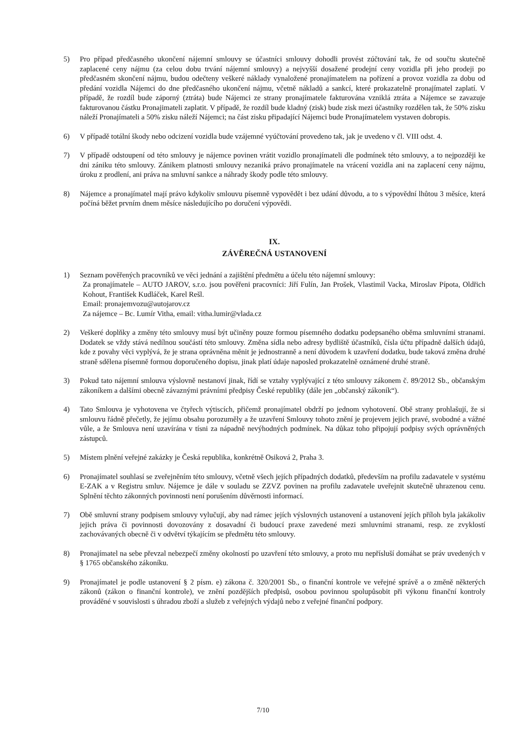5) Pro případ předčasného ukončení nájemní smlouvy se účastníci smlouvy dohodli provést zúčtování tak, že od součtu skutečně zaplacené ceny nájmu (za celou dobu trvání nájemní smlouvy) a nejvyšší dosažené prodejní ceny vozidla při jeho prodeji po předčasném skončení nájmu, budou odečteny veškeré náklady vynaložené pronajímatelem na pořízení a provoz vozidla za dobu od předání vozidla Nájemci do dne předčasného ukončení nájmu, včetně nákladů a sankcí, které prokazatelně pronajímatel zaplatí. V případě, že rozdíl bude záporný (ztráta) bude Nájemci ze strany pronajímatele fakturována vzniklá ztráta a Nájemce se zavazuje fakturovanou částku Pronajimateli zaplatit. V případě, že rozdíl bude kladný (zisk) bude zisk mezi účastníky rozdělen tak, že 50% zisku náleží Pronajímateli a 50% zisku náleží Nájemci; na část zisku připadající Nájemci bude Pronajímatelem vystaven dobropis.
6) V případě totální škody nebo odcizení vozidla bude vzájemné vyúčtování provedeno tak, jak je uvedeno v čl. VIII odst. 4.
7) V případě odstoupení od této smlouvy je nájemce povinen vrátit vozidlo pronajímateli dle podmínek této smlouvy, a to nejpozději ke dni zániku této smlouvy. Zánikem platnosti smlouvy nezaniká právo pronajímatele na vrácení vozidla ani na zaplacení ceny nájmu, úroku z prodlení, ani práva na smluvní sankce a náhrady škody podle této smlouvy.
8) Nájemce a pronajímatel mají právo kdykoliv smlouvu písemně vypovědět i bez udání důvodu, a to s výpovědní lhůtou 3 měsíce, která počíná běžet prvním dnem měsíce následujícího po doručení výpovědi.
IX.
ZÁVĚREČNÁ USTANOVENÍ
1) Seznam pověřených pracovníků ve věci jednání a zajištění předmětu a účelu této nájemní smlouvy:
Za pronajímatele – AUTO JAROV, s.r.o. jsou pověřeni pracovníci: Jiří Fulín, Jan Prošek, Vlastimil Vacka, Miroslav Pípota, Oldřich Kohout, František Kudláček, Karel Rešl.
Email: pronajemvozu@autojarov.cz
Za nájemce – Bc. Lumír Vitha, email: vitha.lumir@vlada.cz
2) Veškeré doplňky a změny této smlouvy musí být učiněny pouze formou písemného dodatku podepsaného oběma smluvními stranami. Dodatek se vždy stává nedílnou součástí této smlouvy. Změna sídla nebo adresy bydliště účastníků, čísla účtu případně dalších údajů, kde z povahy věci vyplývá, že je strana oprávněna měnit je jednostranně a není důvodem k uzavření dodatku, bude taková změna druhé straně sdělena písemně formou doporučeného dopisu, jinak platí údaje naposled prokazatelně oznámené druhé straně.
3) Pokud tato nájemní smlouva výslovně nestanoví jinak, řídí se vztahy vyplývající z této smlouvy zákonem č. 89/2012 Sb., občanským zákoníkem a dalšími obecně závaznými právními předpisy České republiky (dále jen „občanský zákoník“).
4) Tato Smlouva je vyhotovena ve čtyřech výtiscích, přičemž pronajímatel obdrží po jednom vyhotovení. Obě strany prohlašují, že si smlouvu řádně přečetly, že jejímu obsahu porozuměly a že uzavření Smlouvy tohoto znění je projevem jejich pravé, svobodné a vážné vůle, a že Smlouva není uzavírána v tísni za nápadně nevýhodných podmínek. Na důkaz toho připojují podpisy svých oprávněných zástupců.
5) Místem plnění veřejné zakázky je Česká republika, konkrétně Osiková 2, Praha 3.
6) Pronajímatel souhlasí se zveřejněním této smlouvy, včetně všech jejích případných dodatků, především na profilu zadavatele v systému E-ZAK a v Registru smluv. Nájemce je dále v souladu se ZZVZ povinen na profilu zadavatele uveřejnit skutečně uhrazenou cenu. Splnění těchto zákonných povinnosti není porušením důvěrnosti informací.
7) Obě smluvní strany podpisem smlouvy vylučují, aby nad rámec jejích výslovných ustanovení a ustanovení jejích příloh byla jakákoliv jejich práva či povinnosti dovozovány z dosavadní či budoucí praxe zavedené mezi smluvními stranami, resp. ze zvyklostí zachovávaných obecně či v odvětví týkajícím se předmětu této smlouvy.
8) Pronajímatel na sebe převzal nebezpečí změny okolností po uzavření této smlouvy, a proto mu nepřísluší domáhat se práv uvedených v § 1765 občanského zákoníku.
9) Pronajímatel je podle ustanovení § 2 písm. e) zákona č. 320/2001 Sb., o finanční kontrole ve veřejné správě a o změně některých zákonů (zákon o finanční kontrole), ve znění pozdějších předpisů, osobou povinnou spolupůsobit při výkonu finanční kontroly prováděné v souvislosti s úhradou zboží a služeb z veřejných výdajů nebo z veřejné finanční podpory.
7/10